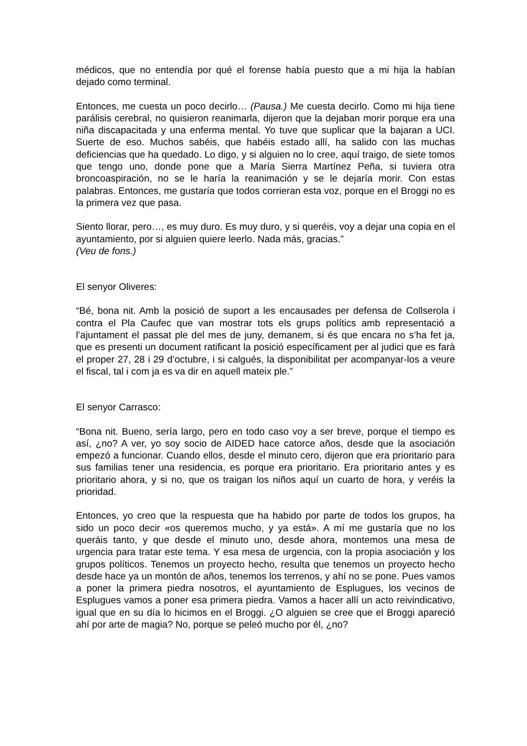médicos, que no entendía por qué el forense había puesto que a mi hija la habían dejado como terminal.
Entonces, me cuesta un poco decirlo… (Pausa.) Me cuesta decirlo. Como mi hija tiene parálisis cerebral, no quisieron reanimarla, dijeron que la dejaban morir porque era una niña discapacitada y una enferma mental. Yo tuve que suplicar que la bajaran a UCI. Suerte de eso. Muchos sabéis, que habéis estado allí, ha salido con las muchas deficiencias que ha quedado. Lo digo, y si alguien no lo cree, aquí traigo, de siete tomos que tengo uno, donde pone que a María Sierra Martínez Peña, si tuviera otra broncoaspiración, no se le haría la reanimación y se le dejaría morir. Con estas palabras. Entonces, me gustaría que todos corrieran esta voz, porque en el Broggi no es la primera vez que pasa.
Siento llorar, pero…, es muy duro. Es muy duro, y si queréis, voy a dejar una copia en el ayuntamiento, por si alguien quiere leerlo. Nada más, gracias.”
(Veu de fons.)
El senyor Oliveres:
“Bé, bona nit. Amb la posició de suport a les encausades per defensa de Collserola i contra el Pla Caufec que van mostrar tots els grups polítics amb representació a l’ajuntament el passat ple del mes de juny, demanem, si és que encara no s’ha fet ja, que es presenti un document ratificant la posició específicament per al judici que es farà el proper 27, 28 i 29 d’octubre, i si calgués, la disponibilitat per acompanyar-los a veure el fiscal, tal i com ja es va dir en aquell mateix ple.”
El senyor Carrasco:
“Bona nit. Bueno, sería largo, pero en todo caso voy a ser breve, porque el tiempo es así, ¿no? A ver, yo soy socio de AIDED hace catorce años, desde que la asociación empezó a funcionar. Cuando ellos, desde el minuto cero, dijeron que era prioritario para sus familias tener una residencia, es porque era prioritario. Era prioritario antes y es prioritario ahora, y si no, que os traigan los niños aquí un cuarto de hora, y veréis la prioridad.
Entonces, yo creo que la respuesta que ha habido por parte de todos los grupos, ha sido un poco decir «os queremos mucho, y ya está». A mí me gustaría que no los queráis tanto, y que desde el minuto uno, desde ahora, montemos una mesa de urgencia para tratar este tema. Y esa mesa de urgencia, con la propia asociación y los grupos políticos. Tenemos un proyecto hecho, resulta que tenemos un proyecto hecho desde hace ya un montón de años, tenemos los terrenos, y ahí no se pone. Pues vamos a poner la primera piedra nosotros, el ayuntamiento de Esplugues, los vecinos de Esplugues vamos a poner esa primera piedra. Vamos a hacer allí un acto reivindicativo, igual que en su día lo hicimos en el Broggi. ¿O alguien se cree que el Broggi apareció ahí por arte de magia? No, porque se peleó mucho por él, ¿no?